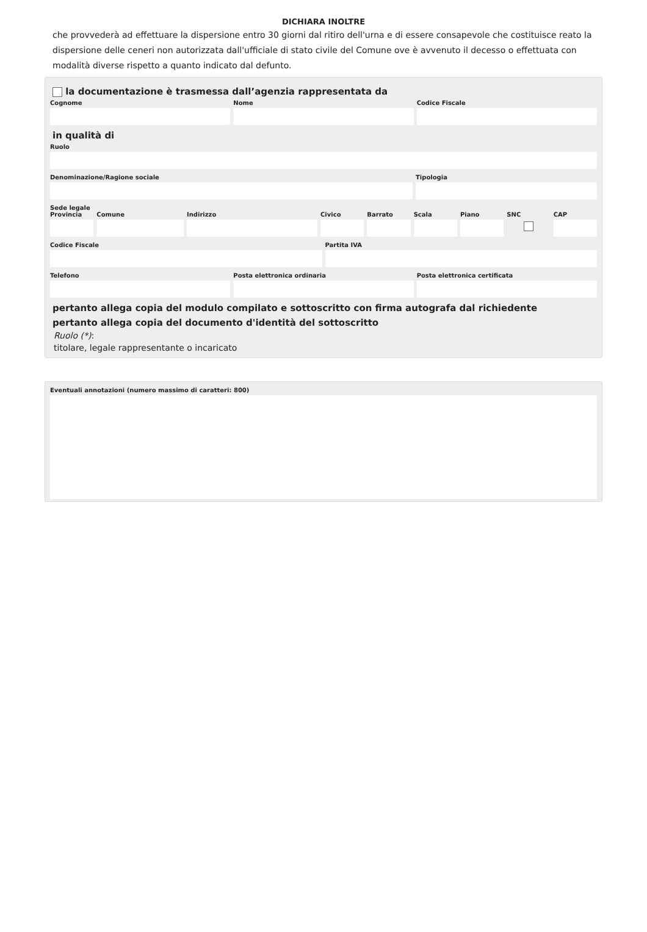DICHIARA INOLTRE
che provvederà ad effettuare la dispersione entro 30 giorni dal ritiro dell'urna e di essere consapevole che costituisce reato la dispersione delle ceneri non autorizzata dall'ufficiale di stato civile del Comune ove è avvenuto il decesso o effettuata con modalità diverse rispetto a quanto indicato dal defunto.
la documentazione è trasmessa dall’agenzia rappresentata da
Cognome Nome Codice Fiscale
in qualità di
Ruolo
Denominazione/Ragione sociale Tipologia
Sede legale
Provincia Comune Indirizzo Civico Barrato Scala Piano SNC CAP
Codice Fiscale Partita IVA
Telefono Posta elettronica ordinaria Posta elettronica certificata
pertanto allega copia del modulo compilato e sottoscritto con firma autografa dal richiedente
pertanto allega copia del documento d'identità del sottoscritto
Ruolo (*):
titolare, legale rappresentante o incaricato
Eventuali annotazioni (numero massimo di caratteri: 800)